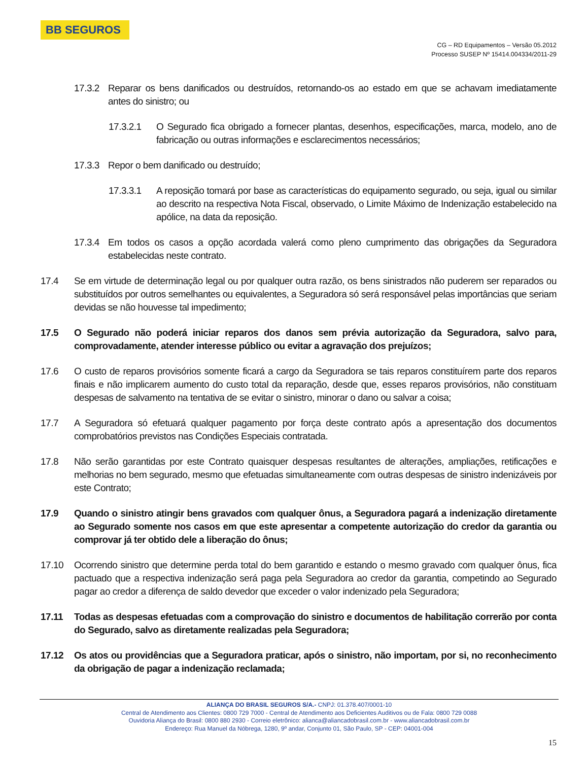BB SEGUROS
CG – RD Equipamentos – Versão 05.2012
Processo SUSEP Nº 15414.004334/2011-29
17.3.2 Reparar os bens danificados ou destruídos, retornando-os ao estado em que se achavam imediatamente antes do sinistro; ou
17.3.2.1 O Segurado fica obrigado a fornecer plantas, desenhos, especificações, marca, modelo, ano de fabricação ou outras informações e esclarecimentos necessários;
17.3.3 Repor o bem danificado ou destruído;
17.3.3.1 A reposição tomará por base as características do equipamento segurado, ou seja, igual ou similar ao descrito na respectiva Nota Fiscal, observado, o Limite Máximo de Indenização estabelecido na apólice, na data da reposição.
17.3.4 Em todos os casos a opção acordada valerá como pleno cumprimento das obrigações da Seguradora estabelecidas neste contrato.
17.4 Se em virtude de determinação legal ou por qualquer outra razão, os bens sinistrados não puderem ser reparados ou substituídos por outros semelhantes ou equivalentes, a Seguradora só será responsável pelas importâncias que seriam devidas se não houvesse tal impedimento;
17.5 O Segurado não poderá iniciar reparos dos danos sem prévia autorização da Seguradora, salvo para, comprovadamente, atender interesse público ou evitar a agravação dos prejuízos;
17.6 O custo de reparos provisórios somente ficará a cargo da Seguradora se tais reparos constituírem parte dos reparos finais e não implicarem aumento do custo total da reparação, desde que, esses reparos provisórios, não constituam despesas de salvamento na tentativa de se evitar o sinistro, minorar o dano ou salvar a coisa;
17.7 A Seguradora só efetuará qualquer pagamento por força deste contrato após a apresentação dos documentos comprobatórios previstos nas Condições Especiais contratada.
17.8 Não serão garantidas por este Contrato quaisquer despesas resultantes de alterações, ampliações, retificações e melhorias no bem segurado, mesmo que efetuadas simultaneamente com outras despesas de sinistro indenizáveis por este Contrato;
17.9 Quando o sinistro atingir bens gravados com qualquer ônus, a Seguradora pagará a indenização diretamente ao Segurado somente nos casos em que este apresentar a competente autorização do credor da garantia ou comprovar já ter obtido dele a liberação do ônus;
17.10 Ocorrendo sinistro que determine perda total do bem garantido e estando o mesmo gravado com qualquer ônus, fica pactuado que a respectiva indenização será paga pela Seguradora ao credor da garantia, competindo ao Segurado pagar ao credor a diferença de saldo devedor que exceder o valor indenizado pela Seguradora;
17.11 Todas as despesas efetuadas com a comprovação do sinistro e documentos de habilitação correrão por conta do Segurado, salvo as diretamente realizadas pela Seguradora;
17.12 Os atos ou providências que a Seguradora praticar, após o sinistro, não importam, por si, no reconhecimento da obrigação de pagar a indenização reclamada;
ALIANÇA DO BRASIL SEGUROS S/A.- CNPJ: 01.378.407/0001-10
Central de Atendimento aos Clientes: 0800 729 7000 - Central de Atendimento aos Deficientes Auditivos ou de Fala: 0800 729 0088
Ouvidoria Aliança do Brasil: 0800 880 2930 - Correio eletrônico: alianca@aliancadobrasil.com.br - www.aliancadobrasil.com.br
Endereço: Rua Manuel da Nóbrega, 1280, 9º andar, Conjunto 01, São Paulo, SP - CEP: 04001-004
15